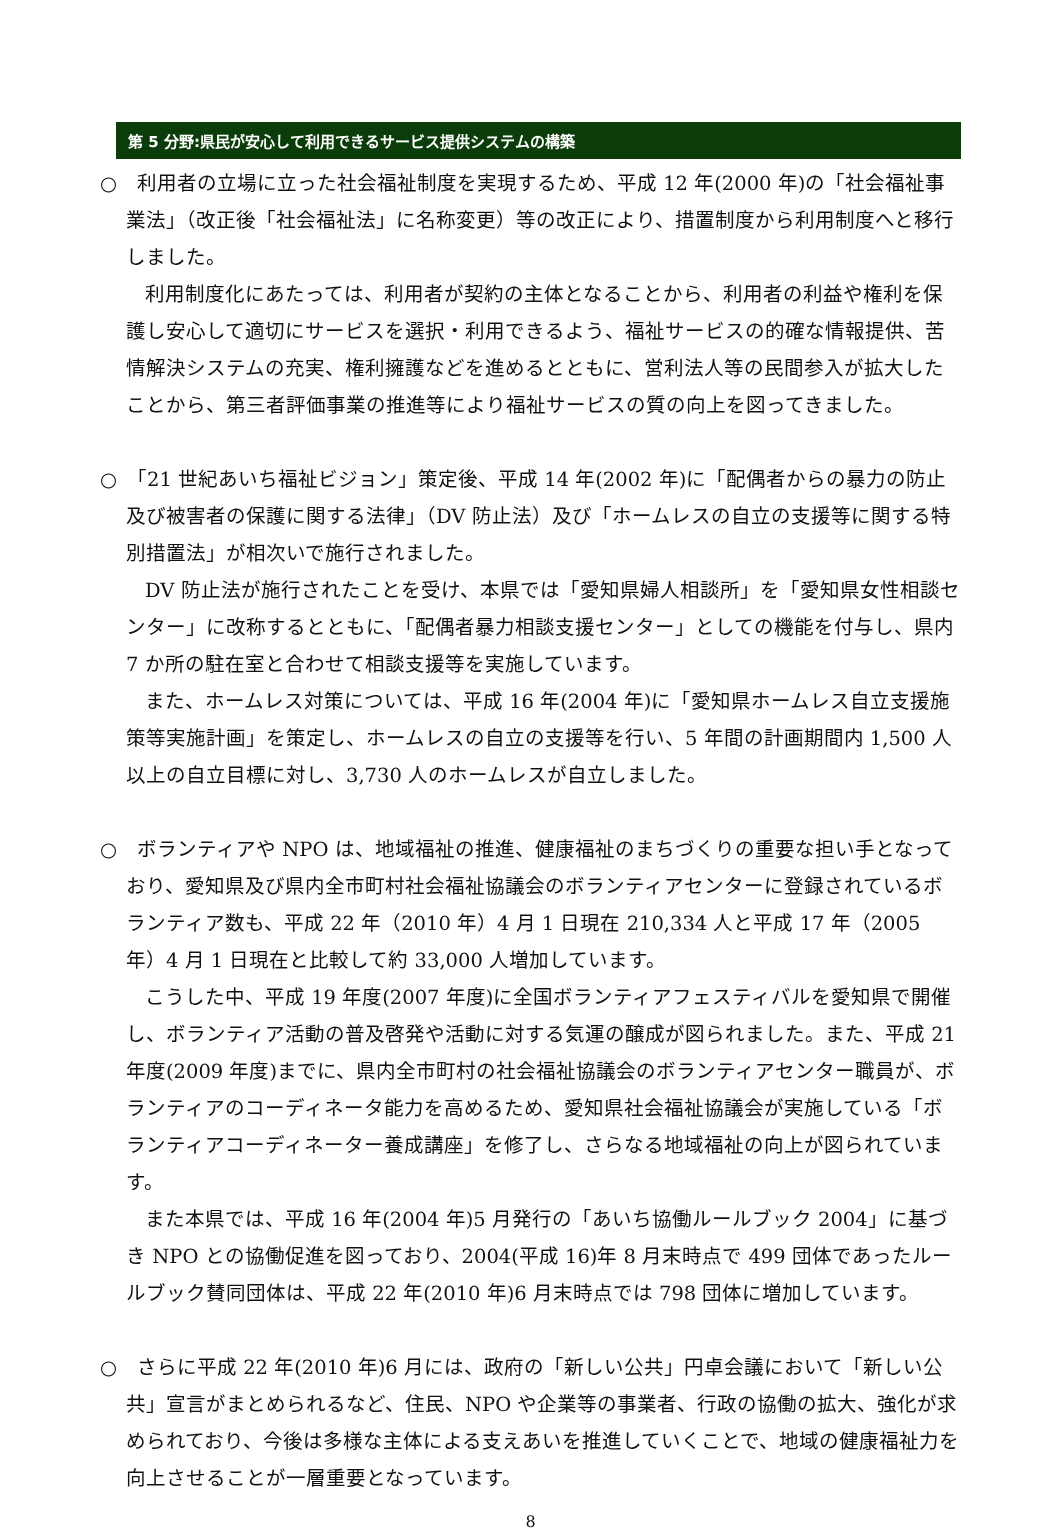第 5 分野:県民が安心して利用できるサービス提供システムの構築
○　利用者の立場に立った社会福祉制度を実現するため、平成 12 年(2000 年)の「社会福祉事業法」（改正後「社会福祉法」に名称変更）等の改正により、措置制度から利用制度へと移行しました。
利用制度化にあたっては、利用者が契約の主体となることから、利用者の利益や権利を保護し安心して適切にサービスを選択・利用できるよう、福祉サービスの的確な情報提供、苦情解決システムの充実、権利擁護などを進めるとともに、営利法人等の民間参入が拡大したことから、第三者評価事業の推進等により福祉サービスの質の向上を図ってきました。
○　「21 世紀あいち福祉ビジョン」策定後、平成 14 年(2002 年)に「配偶者からの暴力の防止及び被害者の保護に関する法律」（DV 防止法）及び「ホームレスの自立の支援等に関する特別措置法」が相次いで施行されました。
DV 防止法が施行されたことを受け、本県では「愛知県婦人相談所」を「愛知県女性相談センター」に改称するとともに、「配偶者暴力相談支援センター」としての機能を付与し、県内 7 か所の駐在室と合わせて相談支援等を実施しています。
また、ホームレス対策については、平成 16 年(2004 年)に「愛知県ホームレス自立支援施策等実施計画」を策定し、ホームレスの自立の支援等を行い、5 年間の計画期間内 1,500 人以上の自立目標に対し、3,730 人のホームレスが自立しました。
○　ボランティアや NPO は、地域福祉の推進、健康福祉のまちづくりの重要な担い手となっており、愛知県及び県内全市町村社会福祉協議会のボランティアセンターに登録されているボランティア数も、平成 22 年（2010 年）4 月 1 日現在 210,334 人と平成 17 年（2005 年）4 月 1 日現在と比較して約 33,000 人増加しています。
こうした中、平成 19 年度(2007 年度)に全国ボランティアフェスティバルを愛知県で開催し、ボランティア活動の普及啓発や活動に対する気運の醸成が図られました。また、平成 21 年度(2009 年度)までに、県内全市町村の社会福祉協議会のボランティアセンター職員が、ボランティアのコーディネータ能力を高めるため、愛知県社会福祉協議会が実施している「ボランティアコーディネーター養成講座」を修了し、さらなる地域福祉の向上が図られています。
また本県では、平成 16 年(2004 年)5 月発行の「あいち協働ルールブック 2004」に基づき NPO との協働促進を図っており、2004(平成 16)年 8 月末時点で 499 団体であったルールブック賛同団体は、平成 22 年(2010 年)6 月末時点では 798 団体に増加しています。
○　さらに平成 22 年(2010 年)6 月には、政府の「新しい公共」円卓会議において「新しい公共」宣言がまとめられるなど、住民、NPO や企業等の事業者、行政の協働の拡大、強化が求められており、今後は多様な主体による支えあいを推進していくことで、地域の健康福祉力を向上させることが一層重要となっています。
8